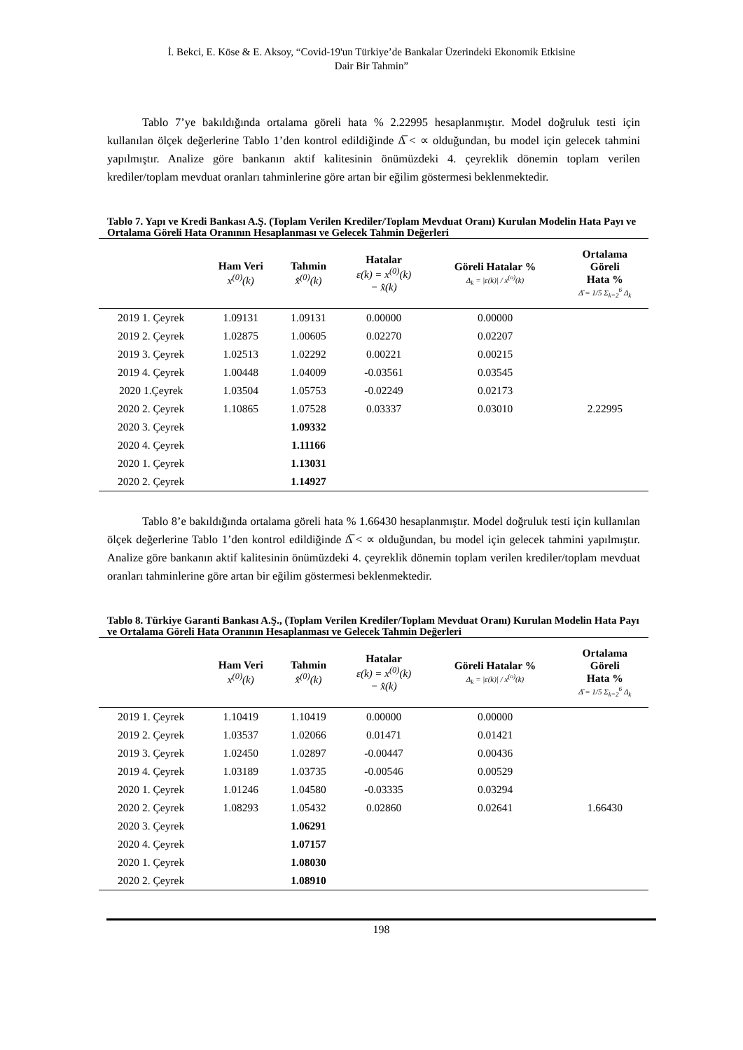İ. Bekci, E. Köse & E. Aksoy, “Covid-19'un Türkiye’de Bankalar Üzerindeki Ekonomik Etkisine
Dair Bir Tahmin”
Tablo 7’ye bakıldığında ortalama göreli hata % 2.22995 hesaplanmıştır. Model doğruluk testi için kullanılan ölçek değerlerine Tablo 1’den kontrol edildiğinde Δ̅ < ∝ olduğundan, bu model için gelecek tahmini yapılmıştır. Analize göre bankanın aktif kalitesinin önümüzdeki 4. çeyreklik dönemin toplam verilen krediler/toplam mevduat oranları tahminlerine göre artan bir eğilim göstermesi beklenmektedir.
Tablo 7. Yapı ve Kredi Bankası A.Ş. (Toplam Verilen Krediler/Toplam Mevduat Oranı) Kurulan Modelin Hata Payı ve Ortalama Göreli Hata Oranının Hesaplanması ve Gelecek Tahmin Değerleri
| | Ham Veri x<sup>(0)</sup>(k) | Tahmin x̂<sup>(0)</sup>(k) | Hatalar ε(k) = x<sup>(0)</sup>(k) − x̂(k) | Göreli Hatalar % Δ<sub>k</sub> = /ε(k)/ / x<sup>(o)</sup>(k) | Ortalama Göreli Hata % Δ̄ = 1/5 Σ<sub>k=2</sub><sup>6</sup> Δ<sub>k</sub> |
| --- | --- | --- | --- | --- | --- |
| 2019 1. Çeyrek | 1.09131 | 1.09131 | 0.00000 | 0.00000 | |
| 2019 2. Çeyrek | 1.02875 | 1.00605 | 0.02270 | 0.02207 | |
| 2019 3. Çeyrek | 1.02513 | 1.02292 | 0.00221 | 0.00215 | |
| 2019 4. Çeyrek | 1.00448 | 1.04009 | -0.03561 | 0.03545 | |
| 2020 1.Çeyrek | 1.03504 | 1.05753 | -0.02249 | 0.02173 | |
| 2020 2. Çeyrek | 1.10865 | 1.07528 | 0.03337 | 0.03010 | 2.22995 |
| 2020 3. Çeyrek | | 1.09332 | | | |
| 2020 4. Çeyrek | | 1.11166 | | | |
| 2020 1. Çeyrek | | 1.13031 | | | |
| 2020 2. Çeyrek | | 1.14927 | | | |
Tablo 8’e bakıldığında ortalama göreli hata % 1.66430 hesaplanmıştır. Model doğruluk testi için kullanılan ölçek değerlerine Tablo 1’den kontrol edildiğinde Δ̅ < ∝ olduğundan, bu model için gelecek tahmini yapılmıştır. Analize göre bankanın aktif kalitesinin önümüzdeki 4. çeyreklik dönemin toplam verilen krediler/toplam mevduat oranları tahminlerine göre artan bir eğilim göstermesi beklenmektedir.
Tablo 8. Türkiye Garanti Bankası A.Ş., (Toplam Verilen Krediler/Toplam Mevduat Oranı) Kurulan Modelin Hata Payı ve Ortalama Göreli Hata Oranının Hesaplanması ve Gelecek Tahmin Değerleri
| | Ham Veri x<sup>(0)</sup>(k) | Tahmin x̂<sup>(0)</sup>(k) | Hatalar ε(k) = x<sup>(0)</sup>(k) − x̂(k) | Göreli Hatalar % Δ<sub>k</sub> = /ε(k)/ / x<sup>(o)</sup>(k) | Ortalama Göreli Hata % Δ̄ = 1/5 Σ<sub>k=2</sub><sup>6</sup> Δ<sub>k</sub> |
| --- | --- | --- | --- | --- | --- |
| 2019 1. Çeyrek | 1.10419 | 1.10419 | 0.00000 | 0.00000 | |
| 2019 2. Çeyrek | 1.03537 | 1.02066 | 0.01471 | 0.01421 | |
| 2019 3. Çeyrek | 1.02450 | 1.02897 | -0.00447 | 0.00436 | |
| 2019 4. Çeyrek | 1.03189 | 1.03735 | -0.00546 | 0.00529 | |
| 2020 1. Çeyrek | 1.01246 | 1.04580 | -0.03335 | 0.03294 | |
| 2020 2. Çeyrek | 1.08293 | 1.05432 | 0.02860 | 0.02641 | 1.66430 |
| 2020 3. Çeyrek | | 1.06291 | | | |
| 2020 4. Çeyrek | | 1.07157 | | | |
| 2020 1. Çeyrek | | 1.08030 | | | |
| 2020 2. Çeyrek | | 1.08910 | | | |
198